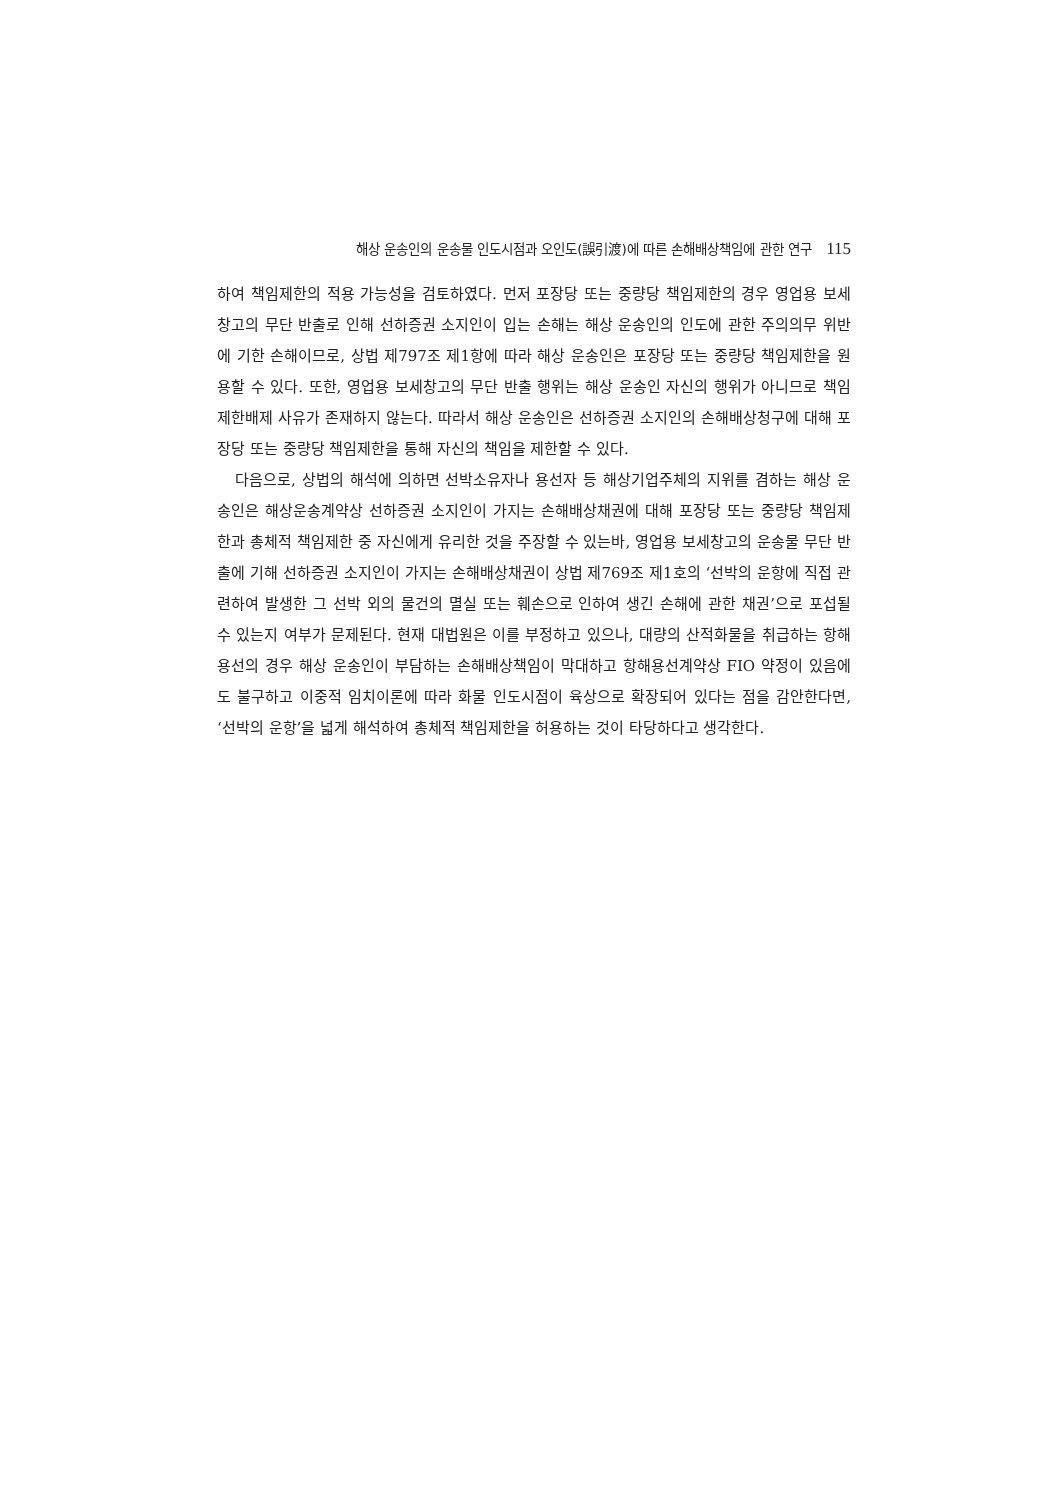해상 운송인의 운송물 인도시점과 오인도(誤引渡)에 따른 손해배상책임에 관한 연구 115
하여 책임제한의 적용 가능성을 검토하였다. 먼저 포장당 또는 중량당 책임제한의 경우 영업용 보세창고의 무단 반출로 인해 선하증권 소지인이 입는 손해는 해상 운송인의 인도에 관한 주의의무 위반에 기한 손해이므로, 상법 제797조 제1항에 따라 해상 운송인은 포장당 또는 중량당 책임제한을 원용할 수 있다. 또한, 영업용 보세창고의 무단 반출 행위는 해상 운송인 자신의 행위가 아니므로 책임제한배제 사유가 존재하지 않는다. 따라서 해상 운송인은 선하증권 소지인의 손해배상청구에 대해 포장당 또는 중량당 책임제한을 통해 자신의 책임을 제한할 수 있다.
다음으로, 상법의 해석에 의하면 선박소유자나 용선자 등 해상기업주체의 지위를 겸하는 해상 운송인은 해상운송계약상 선하증권 소지인이 가지는 손해배상채권에 대해 포장당 또는 중량당 책임제한과 총체적 책임제한 중 자신에게 유리한 것을 주장할 수 있는바, 영업용 보세창고의 운송물 무단 반출에 기해 선하증권 소지인이 가지는 손해배상채권이 상법 제769조 제1호의 ‘선박의 운항에 직접 관련하여 발생한 그 선박 외의 물건의 멸실 또는 훼손으로 인하여 생긴 손해에 관한 채권’으로 포섭될 수 있는지 여부가 문제된다. 현재 대법원은 이를 부정하고 있으나, 대량의 산적화물을 취급하는 항해용선의 경우 해상 운송인이 부담하는 손해배상책임이 막대하고 항해용선계약상 FIO 약정이 있음에도 불구하고 이중적 임치이론에 따라 화물 인도시점이 육상으로 확장되어 있다는 점을 감안한다면, ‘선박의 운항’을 넓게 해석하여 총체적 책임제한을 허용하는 것이 타당하다고 생각한다.